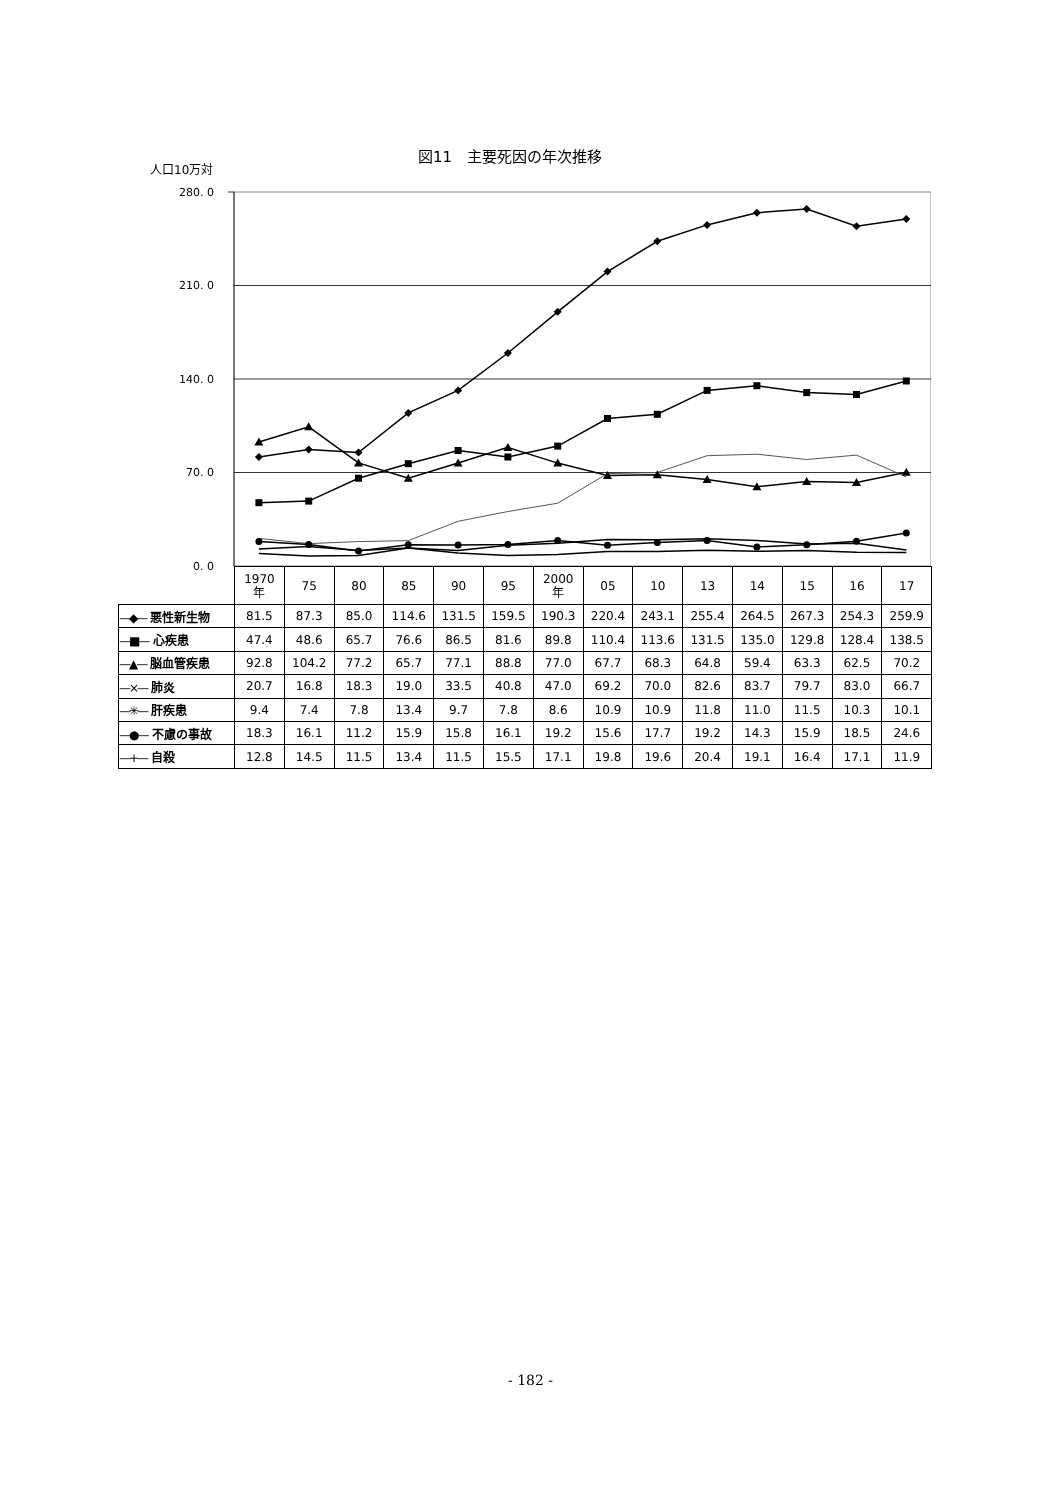図11　主要死因の年次推移
人口10万対
280. 0
210. 0
140. 0
70. 0
0. 0
| | 1970 年 | 75 | 80 | 85 | 90 | 95 | 2000 年 | 05 | 10 | 13 | 14 | 15 | 16 | 17 |
| --- | --- | --- | --- | --- | --- | --- | --- | --- | --- | --- | --- | --- | --- | --- |
| —◆— 悪性新生物 | 81.5 | 87.3 | 85.0 | 114.6 | 131.5 | 159.5 | 190.3 | 220.4 | 243.1 | 255.4 | 264.5 | 267.3 | 254.3 | 259.9 |
| —■— 心疾患 | 47.4 | 48.6 | 65.7 | 76.6 | 86.5 | 81.6 | 89.8 | 110.4 | 113.6 | 131.5 | 135.0 | 129.8 | 128.4 | 138.5 |
| —▲— 脳血管疾患 | 92.8 | 104.2 | 77.2 | 65.7 | 77.1 | 88.8 | 77.0 | 67.7 | 68.3 | 64.8 | 59.4 | 63.3 | 62.5 | 70.2 |
| —×— 肺炎 | 20.7 | 16.8 | 18.3 | 19.0 | 33.5 | 40.8 | 47.0 | 69.2 | 70.0 | 82.6 | 83.7 | 79.7 | 83.0 | 66.7 |
| —✳— 肝疾患 | 9.4 | 7.4 | 7.8 | 13.4 | 9.7 | 7.8 | 8.6 | 10.9 | 10.9 | 11.8 | 11.0 | 11.5 | 10.3 | 10.1 |
| —●— 不慮の事故 | 18.3 | 16.1 | 11.2 | 15.9 | 15.8 | 16.1 | 19.2 | 15.6 | 17.7 | 19.2 | 14.3 | 15.9 | 18.5 | 24.6 |
| —+— 自殺 | 12.8 | 14.5 | 11.5 | 13.4 | 11.5 | 15.5 | 17.1 | 19.8 | 19.6 | 20.4 | 19.1 | 16.4 | 17.1 | 11.9 |
- 182 -